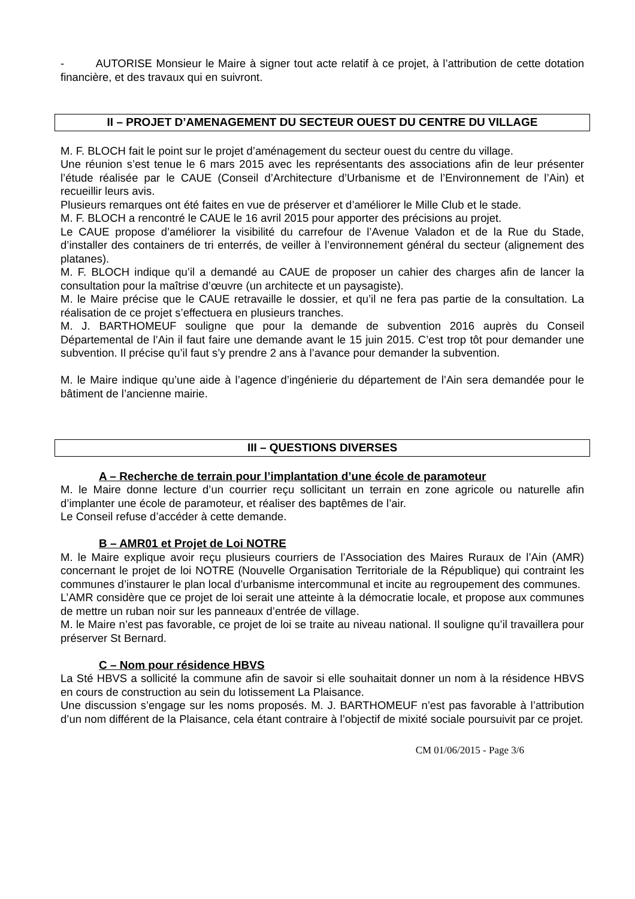- AUTORISE Monsieur le Maire à signer tout acte relatif à ce projet, à l’attribution de cette dotation financière, et des travaux qui en suivront.
II – PROJET D’AMENAGEMENT DU SECTEUR OUEST DU CENTRE DU VILLAGE
M. F. BLOCH fait le point sur le projet d’aménagement du secteur ouest du centre du village.
Une réunion s’est tenue le 6 mars 2015 avec les représentants des associations afin de leur présenter l’étude réalisée par le CAUE (Conseil d’Architecture d’Urbanisme et de l’Environnement de l’Ain) et recueillir leurs avis.
Plusieurs remarques ont été faites en vue de préserver et d’améliorer le Mille Club et le stade.
M. F. BLOCH a rencontré le CAUE le 16 avril 2015 pour apporter des précisions au projet.
Le CAUE propose d’améliorer la visibilité du carrefour de l’Avenue Valadon et de la Rue du Stade, d’installer des containers de tri enterrés, de veiller à l’environnement général du secteur (alignement des platanes).
M. F. BLOCH indique qu’il a demandé au CAUE de proposer un cahier des charges afin de lancer la consultation pour la maîtrise d’œuvre (un architecte et un paysagiste).
M. le Maire précise que le CAUE retravaille le dossier, et qu’il ne fera pas partie de la consultation. La réalisation de ce projet s’effectuera en plusieurs tranches.
M. J. BARTHOMEUF souligne que pour la demande de subvention 2016 auprès du Conseil Départemental de l’Ain il faut faire une demande avant le 15 juin 2015. C’est trop tôt pour demander une subvention. Il précise qu’il faut s’y prendre 2 ans à l’avance pour demander la subvention.
M. le Maire indique qu’une aide à l’agence d’ingénierie du département de l’Ain sera demandée pour le bâtiment de l’ancienne mairie.
III – QUESTIONS DIVERSES
A – Recherche de terrain pour l’implantation d’une école de paramoteur
M. le Maire donne lecture d’un courrier reçu sollicitant un terrain en zone agricole ou naturelle afin d’implanter une école de paramoteur, et réaliser des baptêmes de l’air.
Le Conseil refuse d’accéder à cette demande.
B – AMR01 et Projet de Loi NOTRE
M. le Maire explique avoir reçu plusieurs courriers de l’Association des Maires Ruraux de l’Ain (AMR) concernant le projet de loi NOTRE (Nouvelle Organisation Territoriale de la République) qui contraint les communes d’instaurer le plan local d’urbanisme intercommunal et incite au regroupement des communes.
L’AMR considère que ce projet de loi serait une atteinte à la démocratie locale, et propose aux communes de mettre un ruban noir sur les panneaux d’entrée de village.
M. le Maire n’est pas favorable, ce projet de loi se traite au niveau national. Il souligne qu’il travaillera pour préserver St Bernard.
C – Nom pour résidence HBVS
La Sté HBVS a sollicité la commune afin de savoir si elle souhaitait donner un nom à la résidence HBVS en cours de construction au sein du lotissement La Plaisance.
Une discussion s’engage sur les noms proposés. M. J. BARTHOMEUF n’est pas favorable à l’attribution d’un nom différent de la Plaisance, cela étant contraire à l’objectif de mixité sociale poursuivit par ce projet.
CM 01/06/2015 - Page 3/6